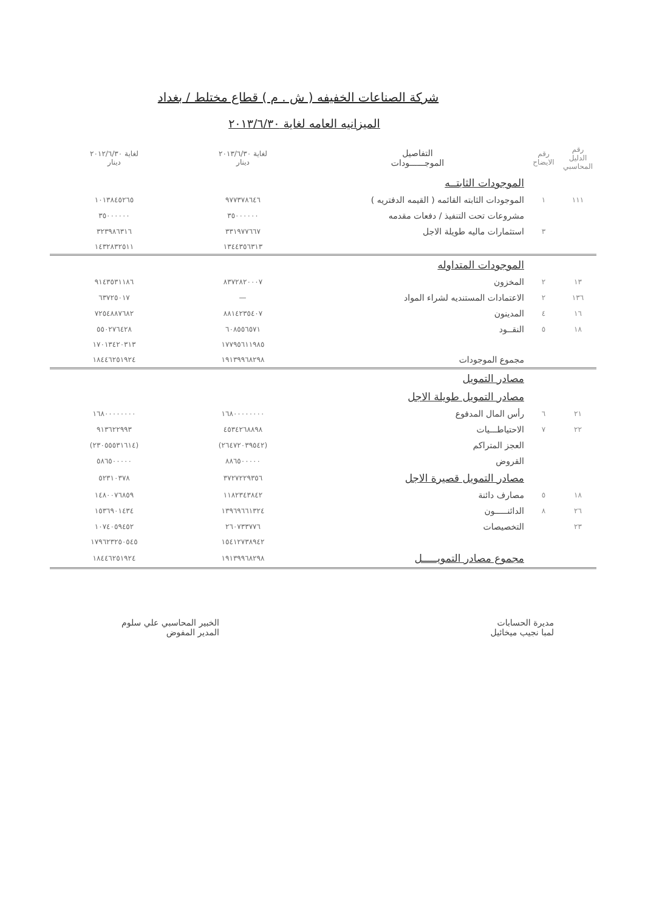شركة الصناعات الخفيفه ( ش . م ) قطاع مختلط / بغداد
الميزانيه العامه لغاية ٢٠١٣/٦/٣٠
| رقم الدليل المحاسبي | رقم الايضاح | التفاصيل الموجــــــودات | لغاية ٢٠١٣/٦/٣٠ دينار | لغاية ٢٠١٢/٦/٣٠ دينار |
| --- | --- | --- | --- | --- |
| | | الموجودات الثابتــه | | |
| ١١١ | ١ | الموجودات الثابته القائمه ( القيمه الدفتريه ) | ٩٧٧٣٧٨٦٤٦ | ١٠١٣٨٤٥٢٦٥ |
| | | مشروعات تحت التنفيذ / دفعات مقدمه | ٣٥٠٠٠٠٠٠ | ٣٥٠٠٠٠٠٠ |
| | ٣ | استثمارات ماليه طويلة الاجل | ٣٣١٩٧٧٦٦٧ | ٣٢٣٩٨٦٣١٦ |
| | | | ١٣٤٤٣٥٦٣١٣ | ١٤٣٢٨٣٢٥١١ |
| | | الموجودات المتداوله | | |
| ١٣ | ٢ | المخزون | ٨٣٧٢٨٢٠٠٠٧ | ٩١٤٣٥٣١١٨٦ |
| ١٣٦ | ٢ | الاعتمادات المستنديه لشراء المواد | — | ٦٣٧٢٥٠١٧ |
| ١٦ | ٤ | المدينون | ٨٨١٤٢٣٥٤٠٧ | ٧٢٥٤٨٨٧٦٨٢ |
| ١٨ | ٥ | النقــود | ٦٠٨٥٥٦٥٧١ | ٥٥٠٢٧٦٤٢٨ |
| | | | ١٧٧٩٥٦١١٩٨٥ | ١٧٠١٣٤٢٠٣١٣ |
| | | مجموع الموجودات | ١٩١٣٩٩٦٨٢٩٨ | ١٨٤٤٦٢٥١٩٢٤ |
| | | مصادر التمويل | | |
| | | مصادر التمويل طويلة الاجل | | |
| ٢١ | ٦ | رأس المال المدفوع | ١٦٨٠٠٠٠٠٠٠٠ | ١٦٨٠٠٠٠٠٠٠٠ |
| ٢٢ | ٧ | الاحتياطـــيات | ٤٥٣٤٢٦٨٨٩٨ | ٩١٣٦٢٢٩٩٣ |
| | | العجز المتراكم | (٢٦٤٧٢٠٣٩٥٤٢) | (٢٣٠٥٥٥٣١٦١٤) |
| | | القروض | ٨٨٦٥٠٠٠٠٠ | ٥٨٦٥٠٠٠٠٠ |
| | | مصادر التمويل قصيرة الاجل | ٣٧٢٧٢٢٩٣٥٦ | ٥٢٣١٠٣٧٨ |
| ١٨ | ٥ | مصارف دائنة | ١١٨٢٣٤٣٨٤٢ | ١٤٨٠٠٧٦٨٥٩ |
| ٢٦ | ٨ | الدائنـــــون | ١٣٩٦٩٦٦١٣٢٤ | ١٥٣٦٩٠١٤٣٤ |
| ٢٣ | | التخصيصات | ٢٦٠٧٣٣٧٧٦ | ١٠٧٤٠٥٩٤٥٢ |
| | | | ١٥٤١٢٧٣٨٩٤٢ | ١٧٩٦٢٣٢٥٠٥٤٥ |
| | | مجموع مصادر التمويـــــل | ١٩١٣٩٩٦٨٢٩٨ | ١٨٤٤٦٢٥١٩٢٤ |
مديرة الحسابات
لمبا نجيب ميخائيل
الخبير المحاسبي علي سلوم
المدير المفوض